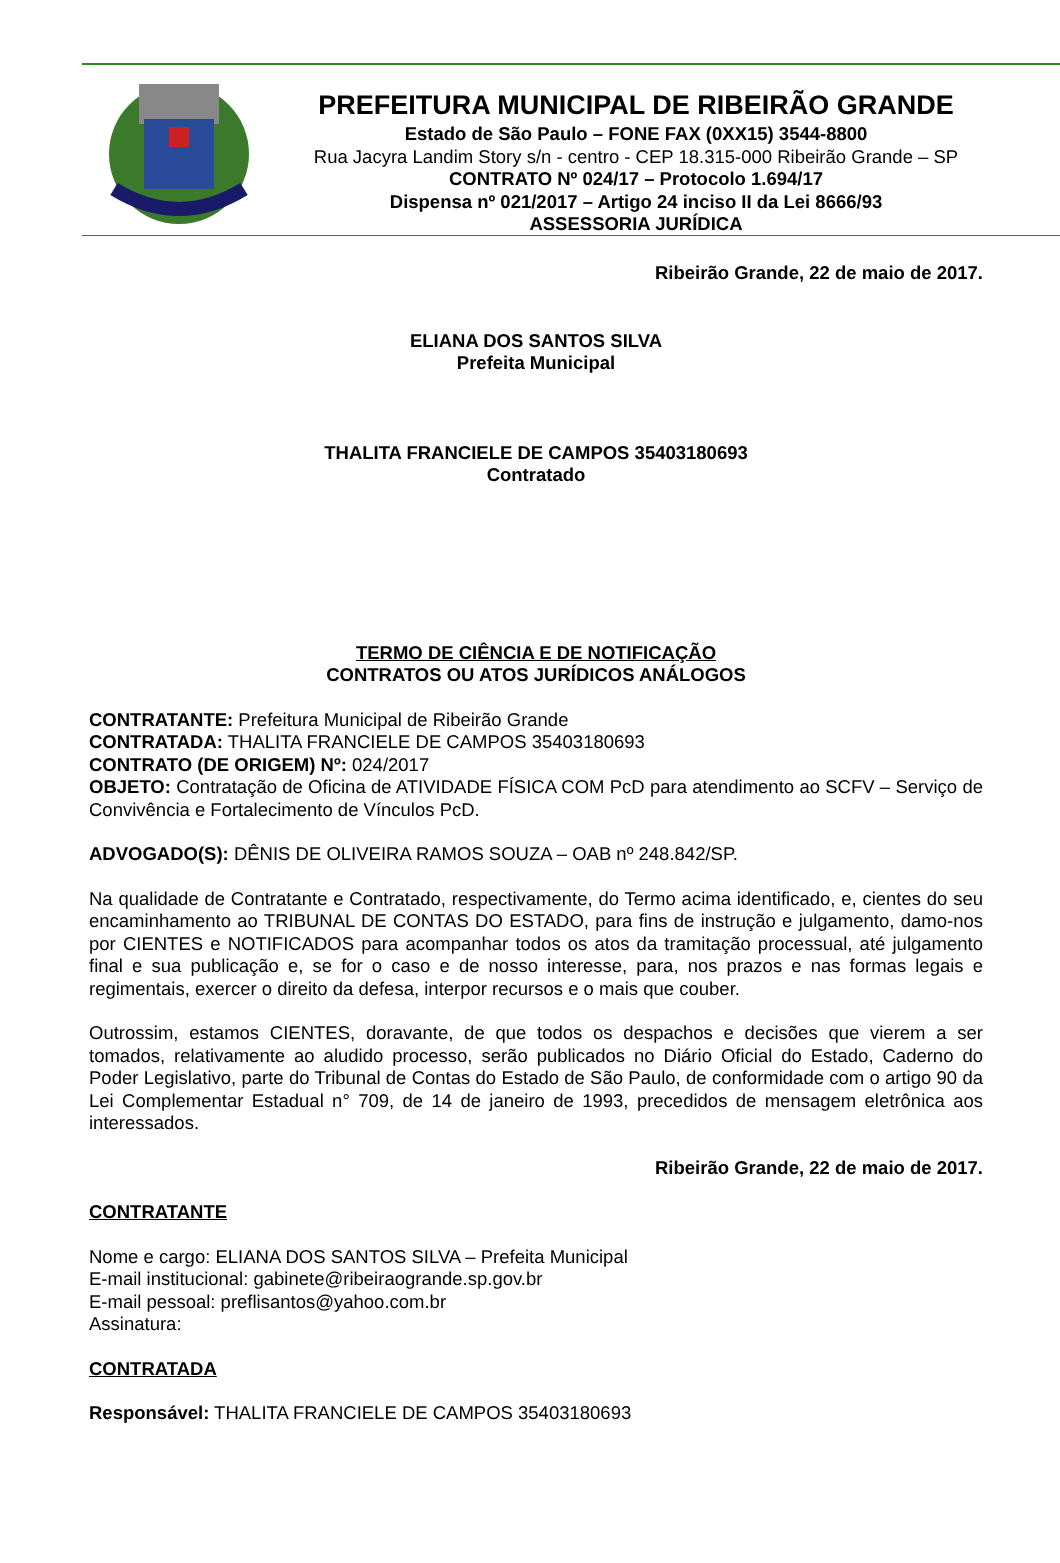PREFEITURA MUNICIPAL DE RIBEIRÃO GRANDE
Estado de São Paulo – FONE FAX (0XX15) 3544-8800
Rua Jacyra Landim Story s/n - centro - CEP 18.315-000 Ribeirão Grande – SP
CONTRATO Nº 024/17 – Protocolo 1.694/17
Dispensa nº 021/2017 – Artigo 24 inciso II da Lei 8666/93
ASSESSORIA JURÍDICA
Ribeirão Grande, 22 de maio de 2017.
ELIANA DOS SANTOS SILVA
Prefeita Municipal
THALITA FRANCIELE DE CAMPOS 35403180693
Contratado
TERMO DE CIÊNCIA E DE NOTIFICAÇÃO
CONTRATOS OU ATOS JURÍDICOS ANÁLOGOS
CONTRATANTE: Prefeitura Municipal de Ribeirão Grande
CONTRATADA: THALITA FRANCIELE DE CAMPOS 35403180693
CONTRATO (DE ORIGEM) Nº: 024/2017
OBJETO: Contratação de Oficina de ATIVIDADE FÍSICA COM PcD para atendimento ao SCFV – Serviço de Convivência e Fortalecimento de Vínculos PcD.
ADVOGADO(S): DÊNIS DE OLIVEIRA RAMOS SOUZA – OAB nº 248.842/SP.
Na qualidade de Contratante e Contratado, respectivamente, do Termo acima identificado, e, cientes do seu encaminhamento ao TRIBUNAL DE CONTAS DO ESTADO, para fins de instrução e julgamento, damo-nos por CIENTES e NOTIFICADOS para acompanhar todos os atos da tramitação processual, até julgamento final e sua publicação e, se for o caso e de nosso interesse, para, nos prazos e nas formas legais e regimentais, exercer o direito da defesa, interpor recursos e o mais que couber.
Outrossim, estamos CIENTES, doravante, de que todos os despachos e decisões que vierem a ser tomados, relativamente ao aludido processo, serão publicados no Diário Oficial do Estado, Caderno do Poder Legislativo, parte do Tribunal de Contas do Estado de São Paulo, de conformidade com o artigo 90 da Lei Complementar Estadual n° 709, de 14 de janeiro de 1993, precedidos de mensagem eletrônica aos interessados.
Ribeirão Grande, 22 de maio de 2017.
CONTRATANTE
Nome e cargo: ELIANA DOS SANTOS SILVA – Prefeita Municipal
E-mail institucional: gabinete@ribeiraogrande.sp.gov.br
E-mail pessoal: preflisantos@yahoo.com.br
Assinatura:
CONTRATADA
Responsável: THALITA FRANCIELE DE CAMPOS 35403180693